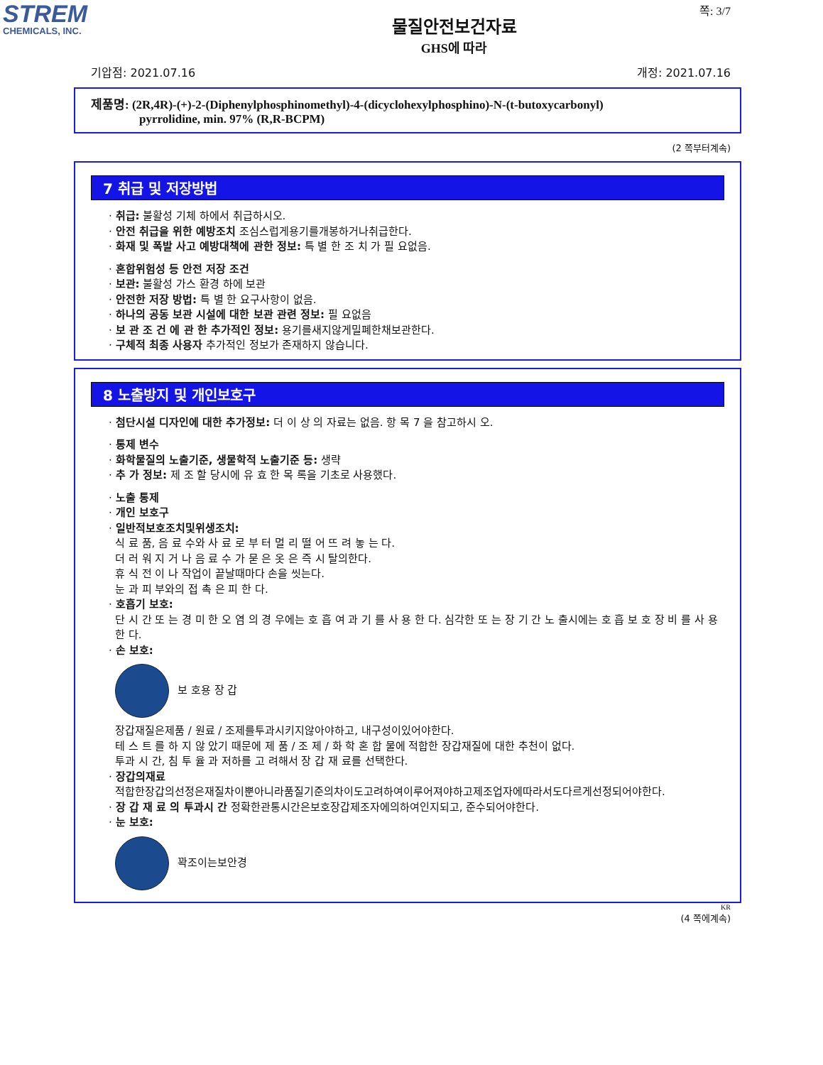STREM
CHEMICALS, INC.
쪽: 3/7
물질안전보건자료
GHS에 따라
기압점: 2021.07.16 개정: 2021.07.16
제품명: (2R,4R)-(+)-2-(Diphenylphosphinomethyl)-4-(dicyclohexylphosphino)-N-(t-butoxycarbonyl)
pyrrolidine, min. 97% (R,R-BCPM)
(2 쪽부터계속)
7 취급 및 저장방법
· 취급: 불활성 기체 하에서 취급하시오.
· 안전 취급을 위한 예방조치 조심스럽게용기를개봉하거나취급한다.
· 화재 및 폭발 사고 예방대책에 관한 정보: 특 별 한 조 치 가 필 요없음.
· 혼합위험성 등 안전 저장 조건
· 보관: 불활성 가스 환경 하에 보관
· 안전한 저장 방법: 특 별 한 요구사항이 없음.
· 하나의 공동 보관 시설에 대한 보관 관련 정보: 필 요없음
· 보 관 조 건 에 관 한 추가적인 정보: 용기를새지않게밀폐한채보관한다.
· 구체적 최종 사용자 추가적인 정보가 존재하지 않습니다.
8 노출방지 및 개인보호구
· 첨단시설 디자인에 대한 추가정보: 더 이 상 의 자료는 없음. 항 목 7 을 참고하시 오.
· 통제 변수
· 화학물질의 노출기준, 생물학적 노출기준 등: 생략
· 추 가 정보: 제 조 할 당시에 유 효 한 목 록을 기초로 사용했다.
· 노출 통제
· 개인 보호구
· 일반적보호조치및위생조치:
식 료 품, 음 료 수와 사 료 로 부 터 멀 리 떨 어 뜨 려 놓 는 다.
더 러 워 지 거 나 음 료 수 가 묻 은 옷 은 즉 시 탈의한다.
휴 식 전 이 나 작업이 끝날때마다 손을 씻는다.
눈 과 피 부와의 접 촉 은 피 한 다.
· 호흡기 보호:
단 시 간 또 는 경 미 한 오 염 의 경 우에는 호 흡 여 과 기 를 사 용 한 다. 심각한 또 는 장 기 간 노 출시에는 호 흡 보 호 장 비 를 사 용 한 다.
· 손 보호:
보 호용 장 갑
장갑재질은제품 / 원료 / 조제를투과시키지않아야하고, 내구성이있어야한다.
테 스 트 를 하 지 않 았기 때문에 제 품 / 조 제 / 화 학 혼 합 물에 적합한 장갑재질에 대한 추천이 없다.
투과 시 간, 침 투 율 과 저하를 고 려해서 장 갑 재 료를 선택한다.
· 장갑의재료
적합한장갑의선정은재질차이뿐아니라품질기준의차이도고려하여이루어져야하고제조업자에따라서도다르게선정되어야한다.
· 장 갑 재 료 의 투과시 간 정확한관통시간은보호장갑제조자에의하여인지되고, 준수되어야한다.
· 눈 보호:
꽉조이는보안경
KR
(4 쪽에계속)